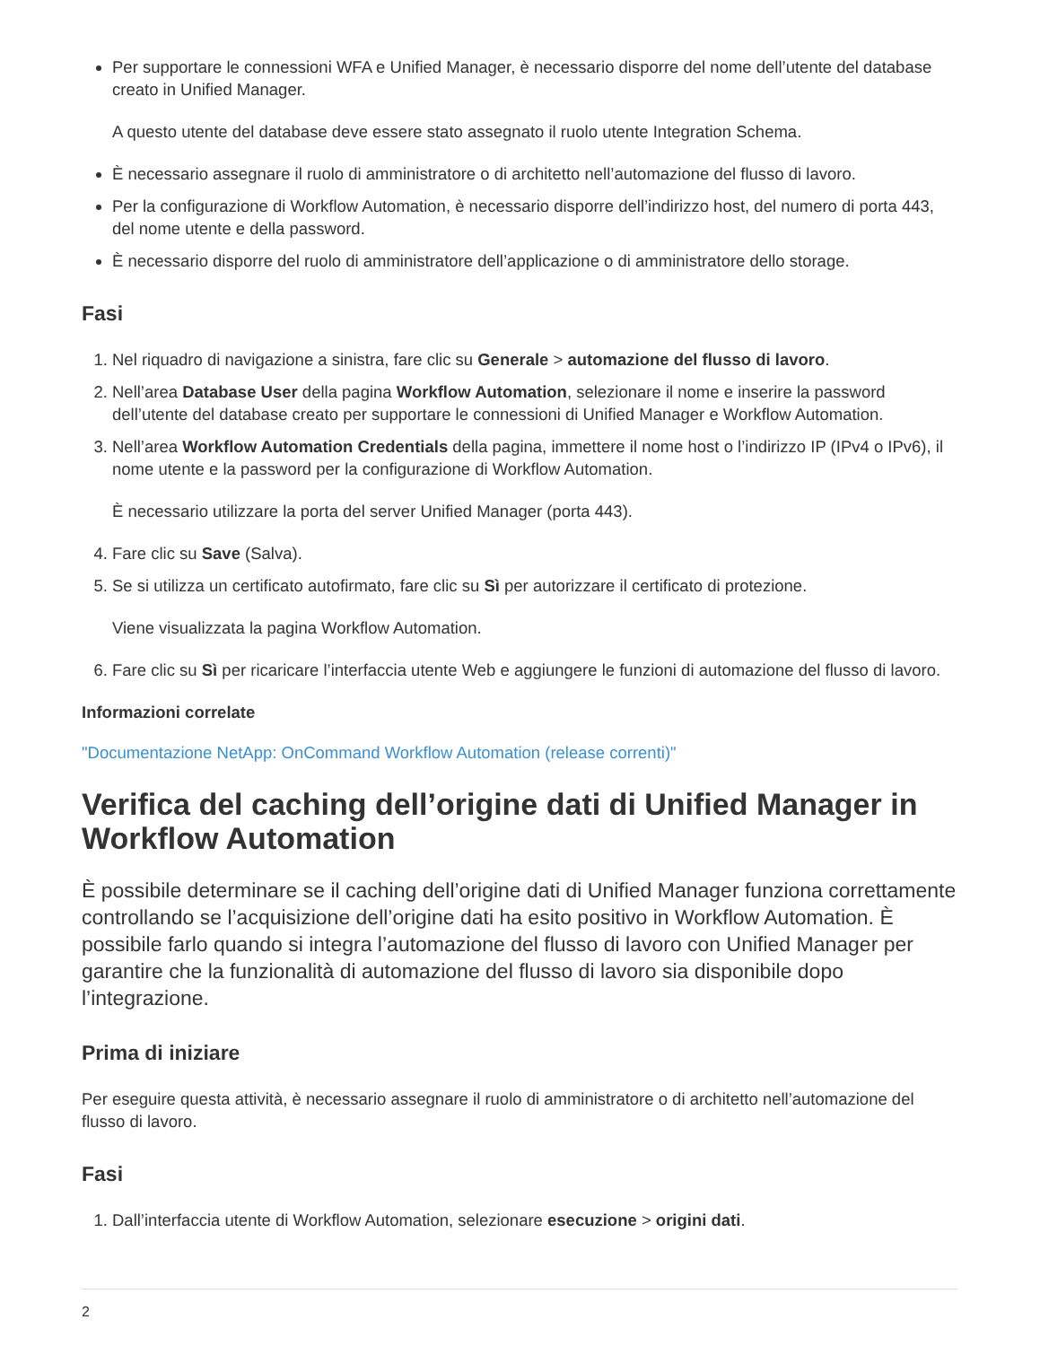Per supportare le connessioni WFA e Unified Manager, è necessario disporre del nome dell’utente del database creato in Unified Manager.
A questo utente del database deve essere stato assegnato il ruolo utente Integration Schema.
È necessario assegnare il ruolo di amministratore o di architetto nell’automazione del flusso di lavoro.
Per la configurazione di Workflow Automation, è necessario disporre dell’indirizzo host, del numero di porta 443, del nome utente e della password.
È necessario disporre del ruolo di amministratore dell’applicazione o di amministratore dello storage.
Fasi
1. Nel riquadro di navigazione a sinistra, fare clic su Generale > automazione del flusso di lavoro.
2. Nell’area Database User della pagina Workflow Automation, selezionare il nome e inserire la password dell’utente del database creato per supportare le connessioni di Unified Manager e Workflow Automation.
3. Nell’area Workflow Automation Credentials della pagina, immettere il nome host o l’indirizzo IP (IPv4 o IPv6), il nome utente e la password per la configurazione di Workflow Automation.
È necessario utilizzare la porta del server Unified Manager (porta 443).
4. Fare clic su Save (Salva).
5. Se si utilizza un certificato autofirmato, fare clic su Sì per autorizzare il certificato di protezione.
Viene visualizzata la pagina Workflow Automation.
6. Fare clic su Sì per ricaricare l’interfaccia utente Web e aggiungere le funzioni di automazione del flusso di lavoro.
Informazioni correlate
"Documentazione NetApp: OnCommand Workflow Automation (release correnti)"
Verifica del caching dell’origine dati di Unified Manager in Workflow Automation
È possibile determinare se il caching dell’origine dati di Unified Manager funziona correttamente controllando se l’acquisizione dell’origine dati ha esito positivo in Workflow Automation. È possibile farlo quando si integra l’automazione del flusso di lavoro con Unified Manager per garantire che la funzionalità di automazione del flusso di lavoro sia disponibile dopo l’integrazione.
Prima di iniziare
Per eseguire questa attività, è necessario assegnare il ruolo di amministratore o di architetto nell’automazione del flusso di lavoro.
Fasi
1. Dall’interfaccia utente di Workflow Automation, selezionare esecuzione > origini dati.
2